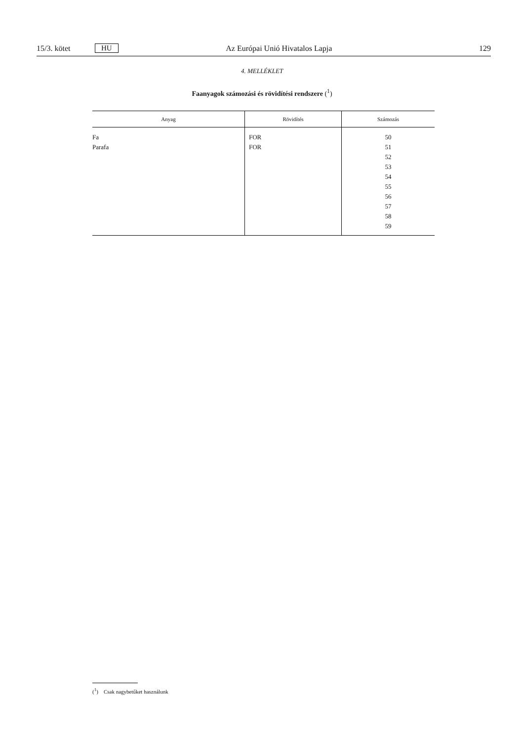15/3. kötet HU Az Európai Unió Hivatalos Lapja 129
4. MELLÉKLET
Faanyagok számozási és rövidítési rendszere (<sup>1</sup>)
| Anyag | Rövidítés | Számozás |
| --- | --- | --- |
| Fa Parafa | FOR FOR | 50 51 52 53 54 55 56 57 58 59 |
(<sup>1</sup>) Csak nagybetűket használunk